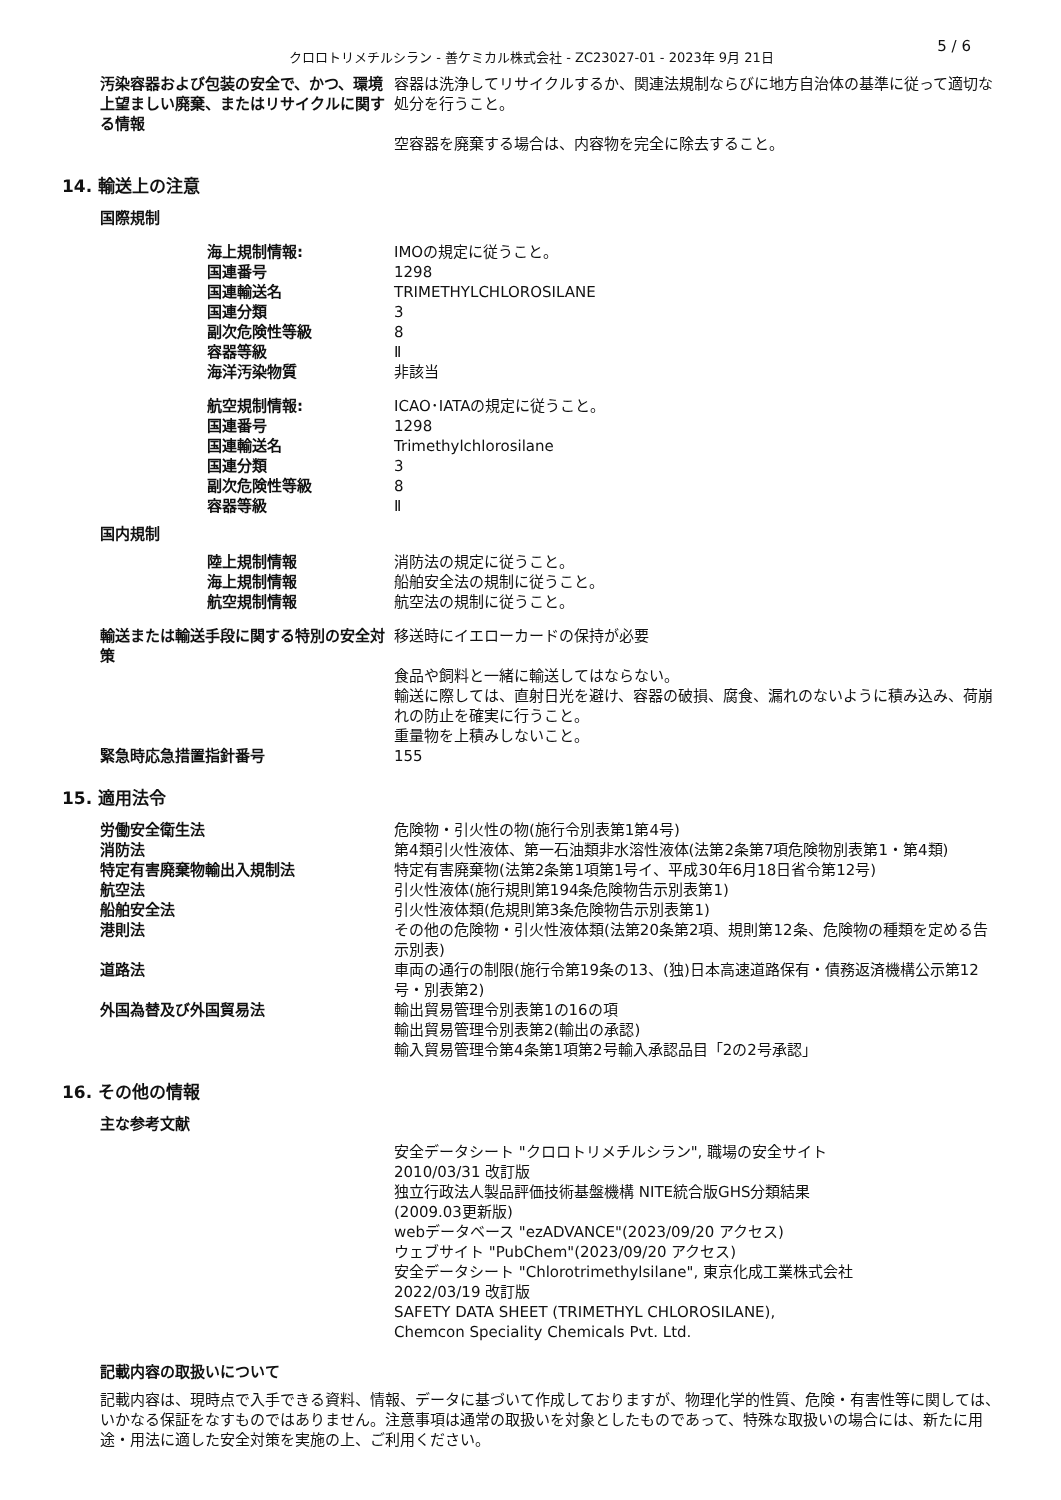5 / 6
クロロトリメチルシラン - 善ケミカル株式会社 - ZC23027-01 - 2023年 9月 21日
汚染容器および包装の安全で、かつ、環境上望ましい廃棄、またはリサイクルに関する情報
容器は洗浄してリサイクルするか、関連法規制ならびに地方自治体の基準に従って適切な処分を行うこと。
空容器を廃棄する場合は、内容物を完全に除去すること。
14. 輸送上の注意
国際規制
海上規制情報: IMOの規定に従うこと。
国連番号 1298
国連輸送名 TRIMETHYLCHLOROSILANE
国連分類 3
副次危険性等級 8
容器等級 Ⅱ
海洋汚染物質 非該当
航空規制情報: ICAO･IATAの規定に従うこと。
国連番号 1298
国連輸送名 Trimethylchlorosilane
国連分類 3
副次危険性等級 8
容器等級 Ⅱ
国内規制
陸上規制情報 消防法の規定に従うこと。
海上規制情報 船舶安全法の規制に従うこと。
航空規制情報 航空法の規制に従うこと。
輸送または輸送手段に関する特別の安全対策 移送時にイエローカードの保持が必要
食品や飼料と一緒に輸送してはならない。
輸送に際しては、直射日光を避け、容器の破損、腐食、漏れのないように積み込み、荷崩れの防止を確実に行うこと。
重量物を上積みしないこと。
緊急時応急措置指針番号 155
15. 適用法令
労働安全衛生法 危険物・引火性の物(施行令別表第1第4号)
消防法 第4類引火性液体、第一石油類非水溶性液体(法第2条第7項危険物別表第1・第4類)
特定有害廃棄物輸出入規制法 特定有害廃棄物(法第2条第1項第1号イ、平成30年6月18日省令第12号)
航空法 引火性液体(施行規則第194条危険物告示別表第1)
船舶安全法 引火性液体類(危規則第3条危険物告示別表第1)
港則法 その他の危険物・引火性液体類(法第20条第2項、規則第12条、危険物の種類を定める告示別表)
道路法 車両の通行の制限(施行令第19条の13、(独)日本高速道路保有・債務返済機構公示第12号・別表第2)
外国為替及び外国貿易法 輸出貿易管理令別表第1の16の項
輸出貿易管理令別表第2(輸出の承認)
輸入貿易管理令第4条第1項第2号輸入承認品目「2の2号承認」
16. その他の情報
主な参考文献
安全データシート "クロロトリメチルシラン", 職場の安全サイト
2010/03/31 改訂版
独立行政法人製品評価技術基盤機構 NITE統合版GHS分類結果
(2009.03更新版)
webデータベース "ezADVANCE"(2023/09/20 アクセス)
ウェブサイト "PubChem"(2023/09/20 アクセス)
安全データシート "Chlorotrimethylsilane", 東京化成工業株式会社
2022/03/19 改訂版
SAFETY DATA SHEET (TRIMETHYL CHLOROSILANE),
Chemcon Speciality Chemicals Pvt. Ltd.
記載内容の取扱いについて
記載内容は、現時点で入手できる資料、情報、データに基づいて作成しておりますが、物理化学的性質、危険・有害性等に関しては、いかなる保証をなすものではありません。注意事項は通常の取扱いを対象としたものであって、特殊な取扱いの場合には、新たに用途・用法に適した安全対策を実施の上、ご利用ください。